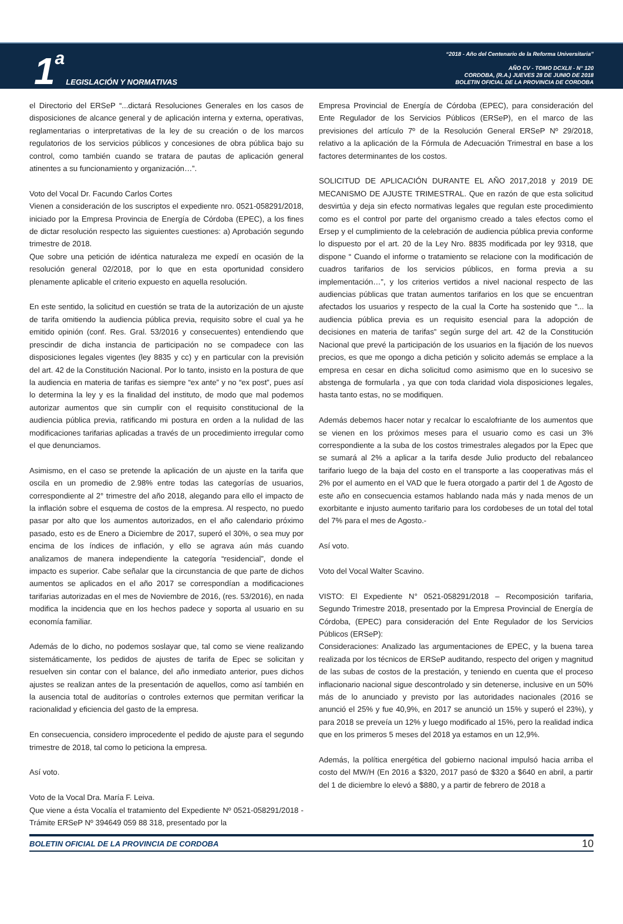1 a LEGISLACIÓN Y NORMATIVAS
“2018 - Año del Centenario de la Reforma Universitaria”
AÑO CV - TOMO DCXLII - N° 120
CORDOBA, (R.A.) JUEVES 28 DE JUNIO DE 2018
BOLETIN OFICIAL DE LA PROVINCIA DE CORDOBA
el Directorio del ERSeP “...dictará Resoluciones Generales en los casos de disposiciones de alcance general y de aplicación interna y externa, operativas, reglamentarias o interpretativas de la ley de su creación o de los marcos regulatorios de los servicios públicos y concesiones de obra pública bajo su control, como también cuando se tratara de pautas de aplicación general atinentes a su funcionamiento y organización…”.
Voto del Vocal Dr. Facundo Carlos Cortes
Vienen a consideración de los suscriptos el expediente nro. 0521-058291/2018, iniciado por la Empresa Provincia de Energía de Córdoba (EPEC), a los fines de dictar resolución respecto las siguientes cuestiones: a) Aprobación segundo trimestre de 2018.
Que sobre una petición de idéntica naturaleza me expedí en ocasión de la resolución general 02/2018, por lo que en esta oportunidad considero plenamente aplicable el criterio expuesto en aquella resolución.
En este sentido, la solicitud en cuestión se trata de la autorización de un ajuste de tarifa omitiendo la audiencia pública previa, requisito sobre el cual ya he emitido opinión (conf. Res. Gral. 53/2016 y consecuentes) entendiendo que prescindir de dicha instancia de participación no se compadece con las disposiciones legales vigentes (ley 8835 y cc) y en particular con la previsión del art. 42 de la Constitución Nacional. Por lo tanto, insisto en la postura de que la audiencia en materia de tarifas es siempre “ex ante” y no “ex post”, pues así lo determina la ley y es la finalidad del instituto, de modo que mal podemos autorizar aumentos que sin cumplir con el requisito constitucional de la audiencia pública previa, ratificando mi postura en orden a la nulidad de las modificaciones tarifarias aplicadas a través de un procedimiento irregular como el que denunciamos.
Asimismo, en el caso se pretende la aplicación de un ajuste en la tarifa que oscila en un promedio de 2.98% entre todas las categorías de usuarios, correspondiente al 2° trimestre del año 2018, alegando para ello el impacto de la inflación sobre el esquema de costos de la empresa. Al respecto, no puedo pasar por alto que los aumentos autorizados, en el año calendario próximo pasado, esto es de Enero a Diciembre de 2017, superó el 30%, o sea muy por encima de los índices de inflación, y ello se agrava aún más cuando analizamos de manera independiente la categoría “residencial”, donde el impacto es superior. Cabe señalar que la circunstancia de que parte de dichos aumentos se aplicados en el año 2017 se correspondían a modificaciones tarifarias autorizadas en el mes de Noviembre de 2016, (res. 53/2016), en nada modifica la incidencia que en los hechos padece y soporta al usuario en su economía familiar.
Además de lo dicho, no podemos soslayar que, tal como se viene realizando sistemáticamente, los pedidos de ajustes de tarifa de Epec se solicitan y resuelven sin contar con el balance, del año inmediato anterior, pues dichos ajustes se realizan antes de la presentación de aquellos, como así también en la ausencia total de auditorías o controles externos que permitan verificar la racionalidad y eficiencia del gasto de la empresa.
En consecuencia, considero improcedente el pedido de ajuste para el segundo trimestre de 2018, tal como lo peticiona la empresa.
Así voto.
Voto de la Vocal Dra. María F. Leiva.
Que viene a ésta Vocalía el tratamiento del Expediente Nº 0521-058291/2018 - Trámite ERSeP Nº 394649 059 88 318, presentado por la
Empresa Provincial de Energía de Córdoba (EPEC), para consideración del Ente Regulador de los Servicios Públicos (ERSeP), en el marco de las previsiones del artículo 7º de la Resolución General ERSeP Nº 29/2018, relativo a la aplicación de la Fórmula de Adecuación Trimestral en base a los factores determinantes de los costos.
SOLICITUD DE APLICACIÓN DURANTE EL AÑO 2017,2018 y 2019 DE MECANISMO DE AJUSTE TRIMESTRAL. Que en razón de que esta solicitud desvirtúa y deja sin efecto normativas legales que regulan este procedimiento como es el control por parte del organismo creado a tales efectos como el Ersep y el cumplimiento de la celebración de audiencia pública previa conforme lo dispuesto por el art. 20 de la Ley Nro. 8835 modificada por ley 9318, que dispone “ Cuando el informe o tratamiento se relacione con la modificación de cuadros tarifarios de los servicios públicos, en forma previa a su implementación…”, y los criterios vertidos a nivel nacional respecto de las audiencias públicas que tratan aumentos tarifarios en los que se encuentran afectados los usuarios y respecto de la cual la Corte ha sostenido que “... la audiencia pública previa es un requisito esencial para la adopción de decisiones en materia de tarifas” según surge del art. 42 de la Constitución Nacional que prevé la participación de los usuarios en la fijación de los nuevos precios, es que me opongo a dicha petición y solicito además se emplace a la empresa en cesar en dicha solicitud como asimismo que en lo sucesivo se abstenga de formularla , ya que con toda claridad viola disposiciones legales, hasta tanto estas, no se modifiquen.
Además debemos hacer notar y recalcar lo escalofriante de los aumentos que se vienen en los próximos meses para el usuario como es casi un 3% correspondiente a la suba de los costos trimestrales alegados por la Epec que se sumará al 2% a aplicar a la tarifa desde Julio producto del rebalanceo tarifario luego de la baja del costo en el transporte a las cooperativas más el 2% por el aumento en el VAD que le fuera otorgado a partir del 1 de Agosto de este año en consecuencia estamos hablando nada más y nada menos de un exorbitante e injusto aumento tarifario para los cordobeses de un total del total del 7% para el mes de Agosto.-
Así voto.
Voto del Vocal Walter Scavino.
VISTO: El Expediente N° 0521-058291/2018 – Recomposición tarifaria, Segundo Trimestre 2018, presentado por la Empresa Provincial de Energía de Córdoba, (EPEC) para consideración del Ente Regulador de los Servicios Públicos (ERSeP):
Consideraciones: Analizado las argumentaciones de EPEC, y la buena tarea realizada por los técnicos de ERSeP auditando, respecto del origen y magnitud de las subas de costos de la prestación, y teniendo en cuenta que el proceso inflacionario nacional sigue descontrolado y sin detenerse, inclusive en un 50% más de lo anunciado y previsto por las autoridades nacionales (2016 se anunció el 25% y fue 40,9%, en 2017 se anunció un 15% y superó el 23%), y para 2018 se preveía un 12% y luego modificado al 15%, pero la realidad indica que en los primeros 5 meses del 2018 ya estamos en un 12,9%.
Además, la política energética del gobierno nacional impulsó hacia arriba el costo del MW/H (En 2016 a $320, 2017 pasó de $320 a $640 en abril, a partir del 1 de diciembre lo elevó a $880, y a partir de febrero de 2018 a
BOLETIN OFICIAL DE LA PROVINCIA DE CORDOBA 10